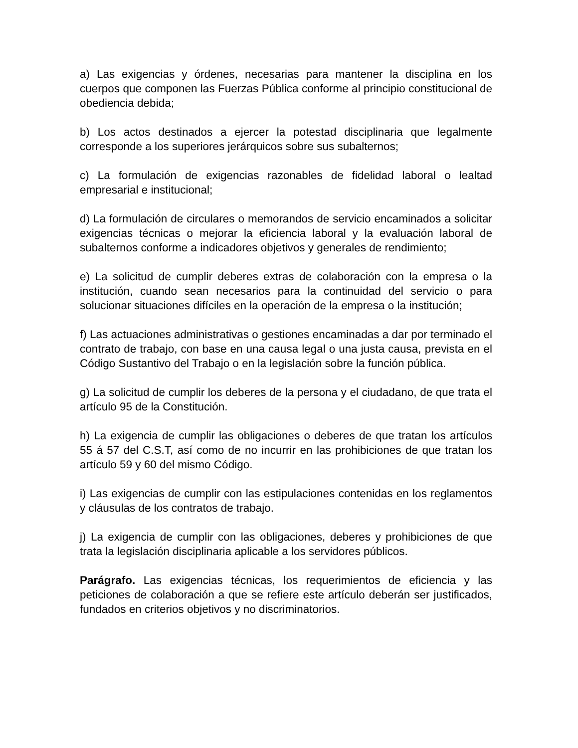a) Las exigencias y órdenes, necesarias para mantener la disciplina en los cuerpos que componen las Fuerzas Pública conforme al principio constitucional de obediencia debida;
b) Los actos destinados a ejercer la potestad disciplinaria que legalmente corresponde a los superiores jerárquicos sobre sus subalternos;
c) La formulación de exigencias razonables de fidelidad laboral o lealtad empresarial e institucional;
d) La formulación de circulares o memorandos de servicio encaminados a solicitar exigencias técnicas o mejorar la eficiencia laboral y la evaluación laboral de subalternos conforme a indicadores objetivos y generales de rendimiento;
e) La solicitud de cumplir deberes extras de colaboración con la empresa o la institución, cuando sean necesarios para la continuidad del servicio o para solucionar situaciones difíciles en la operación de la empresa o la institución;
f) Las actuaciones administrativas o gestiones encaminadas a dar por terminado el contrato de trabajo, con base en una causa legal o una justa causa, prevista en el Código Sustantivo del Trabajo o en la legislación sobre la función pública.
g) La solicitud de cumplir los deberes de la persona y el ciudadano, de que trata el artículo 95 de la Constitución.
h) La exigencia de cumplir las obligaciones o deberes de que tratan los artículos 55 á 57 del C.S.T, así como de no incurrir en las prohibiciones de que tratan los artículo 59 y 60 del mismo Código.
i) Las exigencias de cumplir con las estipulaciones contenidas en los reglamentos y cláusulas de los contratos de trabajo.
j) La exigencia de cumplir con las obligaciones, deberes y prohibiciones de que trata la legislación disciplinaria aplicable a los servidores públicos.
Parágrafo. Las exigencias técnicas, los requerimientos de eficiencia y las peticiones de colaboración a que se refiere este artículo deberán ser justificados, fundados en criterios objetivos y no discriminatorios.